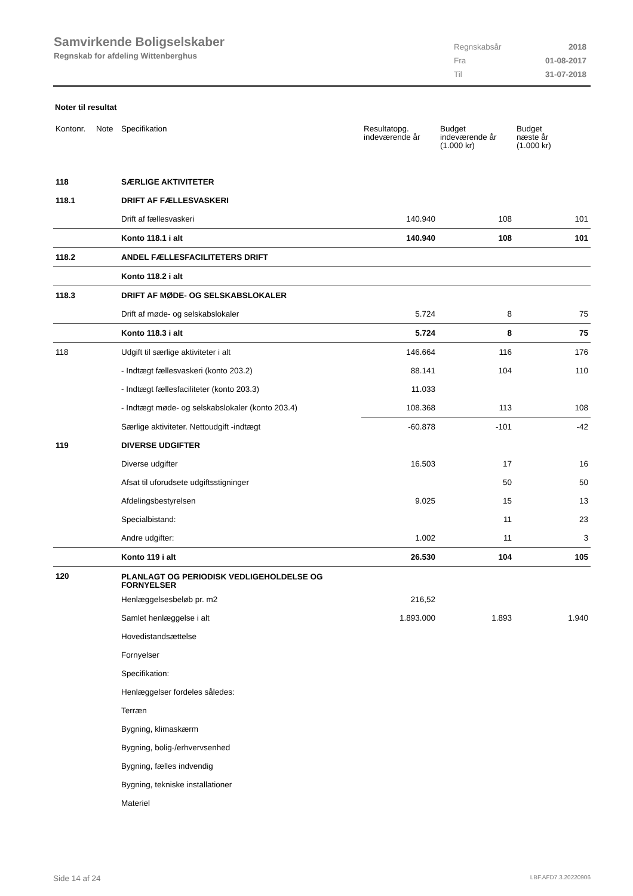Samvirkende Boligselskaber
Regnskab for afdeling Wittenberghus
| Regnskabsår | 2018 |
| Fra | 01-08-2017 |
| Til | 31-07-2018 |
Noter til resultat
| Kontonr. | Note | Specifikation | Resultatopg. indeværende år | Budget indeværende år (1.000 kr) | Budget næste år (1.000 kr) |
| --- | --- | --- | --- | --- | --- |
| 118 | | SÆRLIGE AKTIVITETER | | | |
| 118.1 | | DRIFT AF FÆLLESVASKERI | | | |
| | | Drift af fællesvaskeri | 140.940 | 108 | 101 |
| | | Konto 118.1 i alt | 140.940 | 108 | 101 |
| 118.2 | | ANDEL FÆLLESFACILITETERS DRIFT | | | |
| | | Konto 118.2 i alt | | | |
| 118.3 | | DRIFT AF MØDE- OG SELSKABSLOKALER | | | |
| | | Drift af møde- og selskabslokaler | 5.724 | 8 | 75 |
| | | Konto 118.3 i alt | 5.724 | 8 | 75 |
| 118 | | Udgift til særlige aktiviteter i alt | 146.664 | 116 | 176 |
| | | - Indtægt fællesvaskeri (konto 203.2) | 88.141 | 104 | 110 |
| | | - Indtægt fællesfaciliteter (konto 203.3) | 11.033 | | |
| | | - Indtægt møde- og selskabslokaler (konto 203.4) | 108.368 | 113 | 108 |
| | | Særlige aktiviteter. Nettoudgift -indtægt | -60.878 | -101 | -42 |
| 119 | | DIVERSE UDGIFTER | | | |
| | | Diverse udgifter | 16.503 | 17 | 16 |
| | | Afsat til uforudsete udgiftsstigninger | | 50 | 50 |
| | | Afdelingsbestyrelsen | 9.025 | 15 | 13 |
| | | Specialbistand: | | 11 | 23 |
| | | Andre udgifter: | 1.002 | 11 | 3 |
| | | Konto 119 i alt | 26.530 | 104 | 105 |
| 120 | | PLANLAGT OG PERIODISK VEDLIGEHOLDELSE OG FORNYELSER | | | |
| | | Henlæggelsesbeløb pr. m2 | 216,52 | | |
| | | Samlet henlæggelse i alt | 1.893.000 | 1.893 | 1.940 |
| | | Hovedistandsættelse | | | |
| | | Fornyelser | | | |
| | | Specifikation: | | | |
| | | Henlæggelser fordeles således: | | | |
| | | Terræn | | | |
| | | Bygning, klimaskærm | | | |
| | | Bygning, bolig-/erhvervsenhed | | | |
| | | Bygning, fælles indvendig | | | |
| | | Bygning, tekniske installationer | | | |
| | | Materiel | | | |
Side 14 af 24 LBF.AFD7.3.20220906